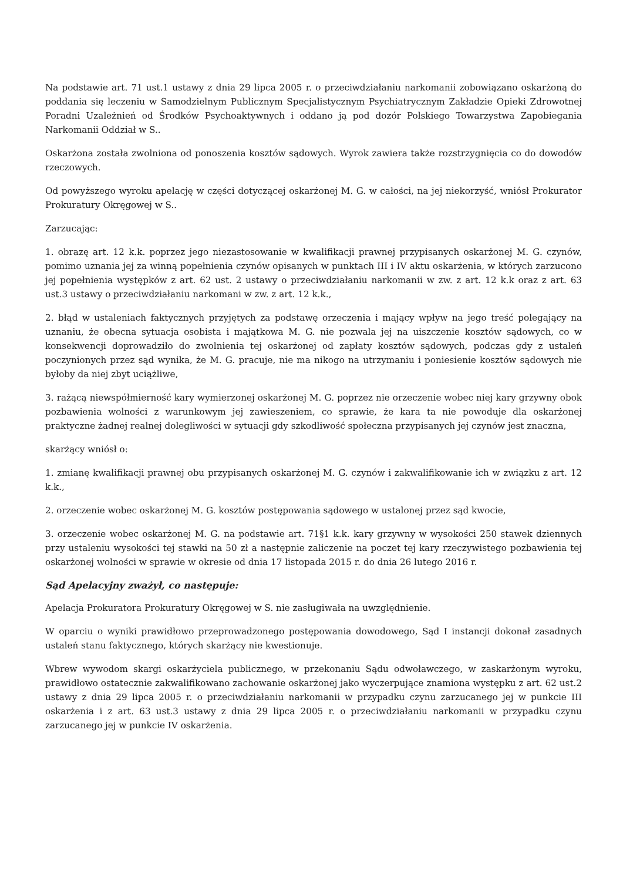Na podstawie art. 71 ust.1 ustawy z dnia 29 lipca 2005 r. o przeciwdziałaniu narkomanii zobowiązano oskarżoną do poddania się leczeniu w Samodzielnym Publicznym Specjalistycznym Psychiatrycznym Zakładzie Opieki Zdrowotnej Poradni Uzależnień od Środków Psychoaktywnych i oddano ją pod dozór Polskiego Towarzystwa Zapobiegania Narkomanii Oddział w S..
Oskarżona została zwolniona od ponoszenia kosztów sądowych. Wyrok zawiera także rozstrzygnięcia co do dowodów rzeczowych.
Od powyższego wyroku apelację w części dotyczącej oskarżonej M. G. w całości, na jej niekorzyść, wniósł Prokurator Prokuratury Okręgowej w S..
Zarzucając:
1. obrazę art. 12 k.k. poprzez jego niezastosowanie w kwalifikacji prawnej przypisanych oskarżonej M. G. czynów, pomimo uznania jej za winną popełnienia czynów opisanych w punktach III i IV aktu oskarżenia, w których zarzucono jej popełnienia występków z art. 62 ust. 2 ustawy o przeciwdziałaniu narkomanii w zw. z art. 12 k.k oraz z art. 63 ust.3 ustawy o przeciwdziałaniu narkomani w zw. z art. 12 k.k.,
2. błąd w ustaleniach faktycznych przyjętych za podstawę orzeczenia i mający wpływ na jego treść polegający na uznaniu, że obecna sytuacja osobista i majątkowa M. G. nie pozwala jej na uiszczenie kosztów sądowych, co w konsekwencji doprowadziło do zwolnienia tej oskarżonej od zapłaty kosztów sądowych, podczas gdy z ustaleń poczynionych przez sąd wynika, że M. G. pracuje, nie ma nikogo na utrzymaniu i poniesienie kosztów sądowych nie byłoby da niej zbyt uciążliwe,
3. rażącą niewspółmierność kary wymierzonej oskarżonej M. G. poprzez nie orzeczenie wobec niej kary grzywny obok pozbawienia wolności z warunkowym jej zawieszeniem, co sprawie, że kara ta nie powoduje dla oskarżonej praktyczne żadnej realnej dolegliwości w sytuacji gdy szkodliwość społeczna przypisanych jej czynów jest znaczna,
skarżący wniósł o:
1. zmianę kwalifikacji prawnej obu przypisanych oskarżonej M. G. czynów i zakwalifikowanie ich w związku z art. 12 k.k.,
2. orzeczenie wobec oskarżonej M. G. kosztów postępowania sądowego w ustalonej przez sąd kwocie,
3. orzeczenie wobec oskarżonej M. G. na podstawie art. 71§1 k.k. kary grzywny w wysokości 250 stawek dziennych przy ustaleniu wysokości tej stawki na 50 zł a następnie zaliczenie na poczet tej kary rzeczywistego pozbawienia tej oskarżonej wolności w sprawie w okresie od dnia 17 listopada 2015 r. do dnia 26 lutego 2016 r.
Sąd Apelacyjny zważył, co następuje:
Apelacja Prokuratora Prokuratury Okręgowej w S. nie zasługiwała na uwzględnienie.
W oparciu o wyniki prawidłowo przeprowadzonego postępowania dowodowego, Sąd I instancji dokonał zasadnych ustaleń stanu faktycznego, których skarżący nie kwestionuje.
Wbrew wywodom skargi oskarżyciela publicznego, w przekonaniu Sądu odwoławczego, w zaskarżonym wyroku, prawidłowo ostatecznie zakwalifikowano zachowanie oskarżonej jako wyczerpujące znamiona występku z art. 62 ust.2 ustawy z dnia 29 lipca 2005 r. o przeciwdziałaniu narkomanii w przypadku czynu zarzucanego jej w punkcie III oskarżenia i z art. 63 ust.3 ustawy z dnia 29 lipca 2005 r. o przeciwdziałaniu narkomanii w przypadku czynu zarzucanego jej w punkcie IV oskarżenia.